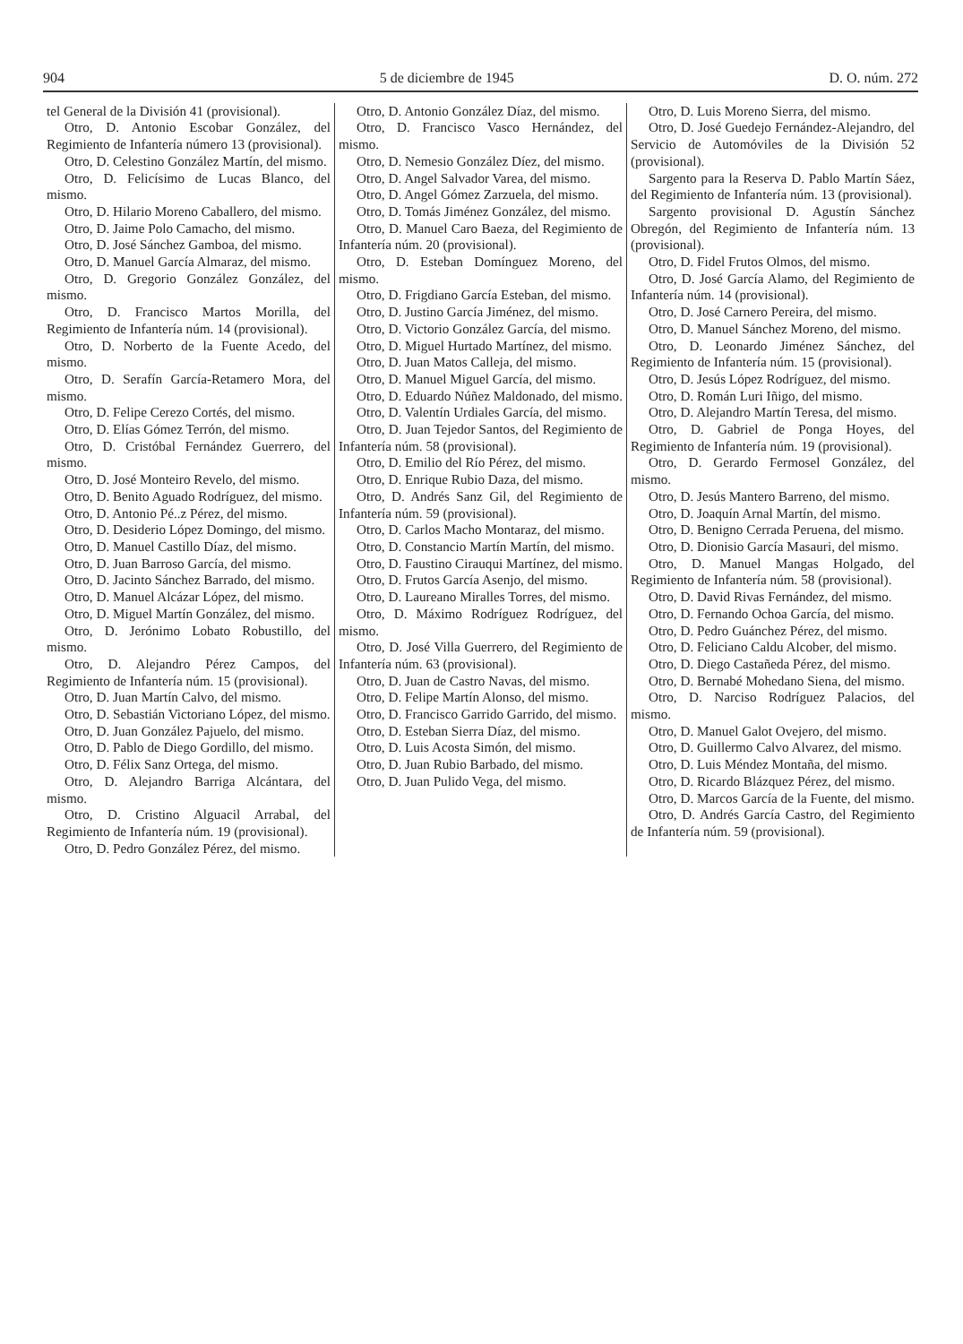904 5 de diciembre de 1945 D. O. núm. 272
tel General de la División 41 (provisional).
Otro, D. Antonio Escobar González, del Regimiento de Infantería número 13 (provisional).
Otro, D. Celestino González Martín, del mismo.
Otro, D. Felicísimo de Lucas Blanco, del mismo.
Otro, D. Hilario Moreno Caballero, del mismo.
Otro, D. Jaime Polo Camacho, del mismo.
Otro, D. José Sánchez Gamboa, del mismo.
Otro, D. Manuel García Almaraz, del mismo.
Otro, D. Gregorio González González, del mismo.
Otro, D. Francisco Martos Morilla, del Regimiento de Infantería núm. 14 (provisional).
Otro, D. Norberto de la Fuente Acedo, del mismo.
Otro, D. Serafín García-Retamero Mora, del mismo.
Otro, D. Felipe Cerezo Cortés, del mismo.
Otro, D. Elías Gómez Terrón, del mismo.
Otro, D. Cristóbal Fernández Guerrero, del mismo.
Otro, D. José Monteiro Revelo, del mismo.
Otro, D. Benito Aguado Rodríguez, del mismo.
Otro, D. Antonio Pé..z Pérez, del mismo.
Otro, D. Desiderio López Domingo, del mismo.
Otro, D. Manuel Castillo Díaz, del mismo.
Otro, D. Juan Barroso García, del mismo.
Otro, D. Jacinto Sánchez Barrado, del mismo.
Otro, D. Manuel Alcázar López, del mismo.
Otro, D. Miguel Martín González, del mismo.
Otro, D. Jerónimo Lobato Robustillo, del mismo.
Otro, D. Alejandro Pérez Campos, del Regimiento de Infantería núm. 15 (provisional).
Otro, D. Juan Martín Calvo, del mismo.
Otro, D. Sebastián Victoriano López, del mismo.
Otro, D. Juan González Pajuelo, del mismo.
Otro, D. Pablo de Diego Gordillo, del mismo.
Otro, D. Félix Sanz Ortega, del mismo.
Otro, D. Alejandro Barriga Alcántara, del mismo.
Otro, D. Cristino Alguacil Arrabal, del Regimiento de Infantería núm. 19 (provisional).
Otro, D. Pedro González Pérez, del mismo.
Otro, D. Antonio González Díaz, del mismo.
Otro, D. Francisco Vasco Hernández, del mismo.
Otro, D. Nemesio González Díez, del mismo.
Otro, D. Angel Salvador Varea, del mismo.
Otro, D. Angel Gómez Zarzuela, del mismo.
Otro, D. Tomás Jiménez González, del mismo.
Otro, D. Manuel Caro Baeza, del Regimiento de Infantería núm. 20 (provisional).
Otro, D. Esteban Domínguez Moreno, del mismo.
Otro, D. Frigdiano García Esteban, del mismo.
Otro, D. Justino García Jiménez, del mismo.
Otro, D. Victorio González García, del mismo.
Otro, D. Miguel Hurtado Martínez, del mismo.
Otro, D. Juan Matos Calleja, del mismo.
Otro, D. Manuel Miguel García, del mismo.
Otro, D. Eduardo Núñez Maldonado, del mismo.
Otro, D. Valentín Urdiales García, del mismo.
Otro, D. Juan Tejedor Santos, del Regimiento de Infantería núm. 58 (provisional).
Otro, D. Emilio del Río Pérez, del mismo.
Otro, D. Enrique Rubio Daza, del mismo.
Otro, D. Andrés Sanz Gil, del Regimiento de Infantería núm. 59 (provisional).
Otro, D. Carlos Macho Montaraz, del mismo.
Otro, D. Constancio Martín Martín, del mismo.
Otro, D. Faustino Cirauqui Martínez, del mismo.
Otro, D. Frutos García Asenjo, del mismo.
Otro, D. Laureano Miralles Torres, del mismo.
Otro, D. Máximo Rodríguez Rodríguez, del mismo.
Otro, D. José Villa Guerrero, del Regimiento de Infantería núm. 63 (provisional).
Otro, D. Juan de Castro Navas, del mismo.
Otro, D. Felipe Martín Alonso, del mismo.
Otro, D. Francisco Garrido Garrido, del mismo.
Otro, D. Esteban Sierra Díaz, del mismo.
Otro, D. Luis Acosta Simón, del mismo.
Otro, D. Juan Rubio Barbado, del mismo.
Otro, D. Juan Pulido Vega, del mismo.
Otro, D. Luis Moreno Sierra, del mismo.
Otro, D. José Guedejo Fernández-Alejandro, del Servicio de Automóviles de la División 52 (provisional).
Sargento para la Reserva D. Pablo Martín Sáez, del Regimiento de Infantería núm. 13 (provisional).
Sargento provisional D. Agustín Sánchez Obregón, del Regimiento de Infantería núm. 13 (provisional).
Otro, D. Fidel Frutos Olmos, del mismo.
Otro, D. José García Alamo, del Regimiento de Infantería núm. 14 (provisional).
Otro, D. José Carnero Pereira, del mismo.
Otro, D. Manuel Sánchez Moreno, del mismo.
Otro, D. Leonardo Jiménez Sánchez, del Regimiento de Infantería núm. 15 (provisional).
Otro, D. Jesús López Rodríguez, del mismo.
Otro, D. Román Luri Iñigo, del mismo.
Otro, D. Alejandro Martín Teresa, del mismo.
Otro, D. Gabriel de Ponga Hoyes, del Regimiento de Infantería núm. 19 (provisional).
Otro, D. Gerardo Fermosel González, del mismo.
Otro, D. Jesús Mantero Barreno, del mismo.
Otro, D. Joaquín Arnal Martín, del mismo.
Otro, D. Benigno Cerrada Peruena, del mismo.
Otro, D. Dionisio García Masauri, del mismo.
Otro, D. Manuel Mangas Holgado, del Regimiento de Infantería núm. 58 (provisional).
Otro, D. David Rivas Fernández, del mismo.
Otro, D. Fernando Ochoa García, del mismo.
Otro, D. Pedro Guánchez Pérez, del mismo.
Otro, D. Feliciano Caldu Alcober, del mismo.
Otro, D. Diego Castañeda Pérez, del mismo.
Otro, D. Bernabé Mohedano Siena, del mismo.
Otro, D. Narciso Rodríguez Palacios, del mismo.
Otro, D. Manuel Galot Ovejero, del mismo.
Otro, D. Guillermo Calvo Alvarez, del mismo.
Otro, D. Luis Méndez Montaña, del mismo.
Otro, D. Ricardo Blázquez Pérez, del mismo.
Otro, D. Marcos García de la Fuente, del mismo.
Otro, D. Andrés García Castro, del Regimiento de Infantería núm. 59 (provisional).